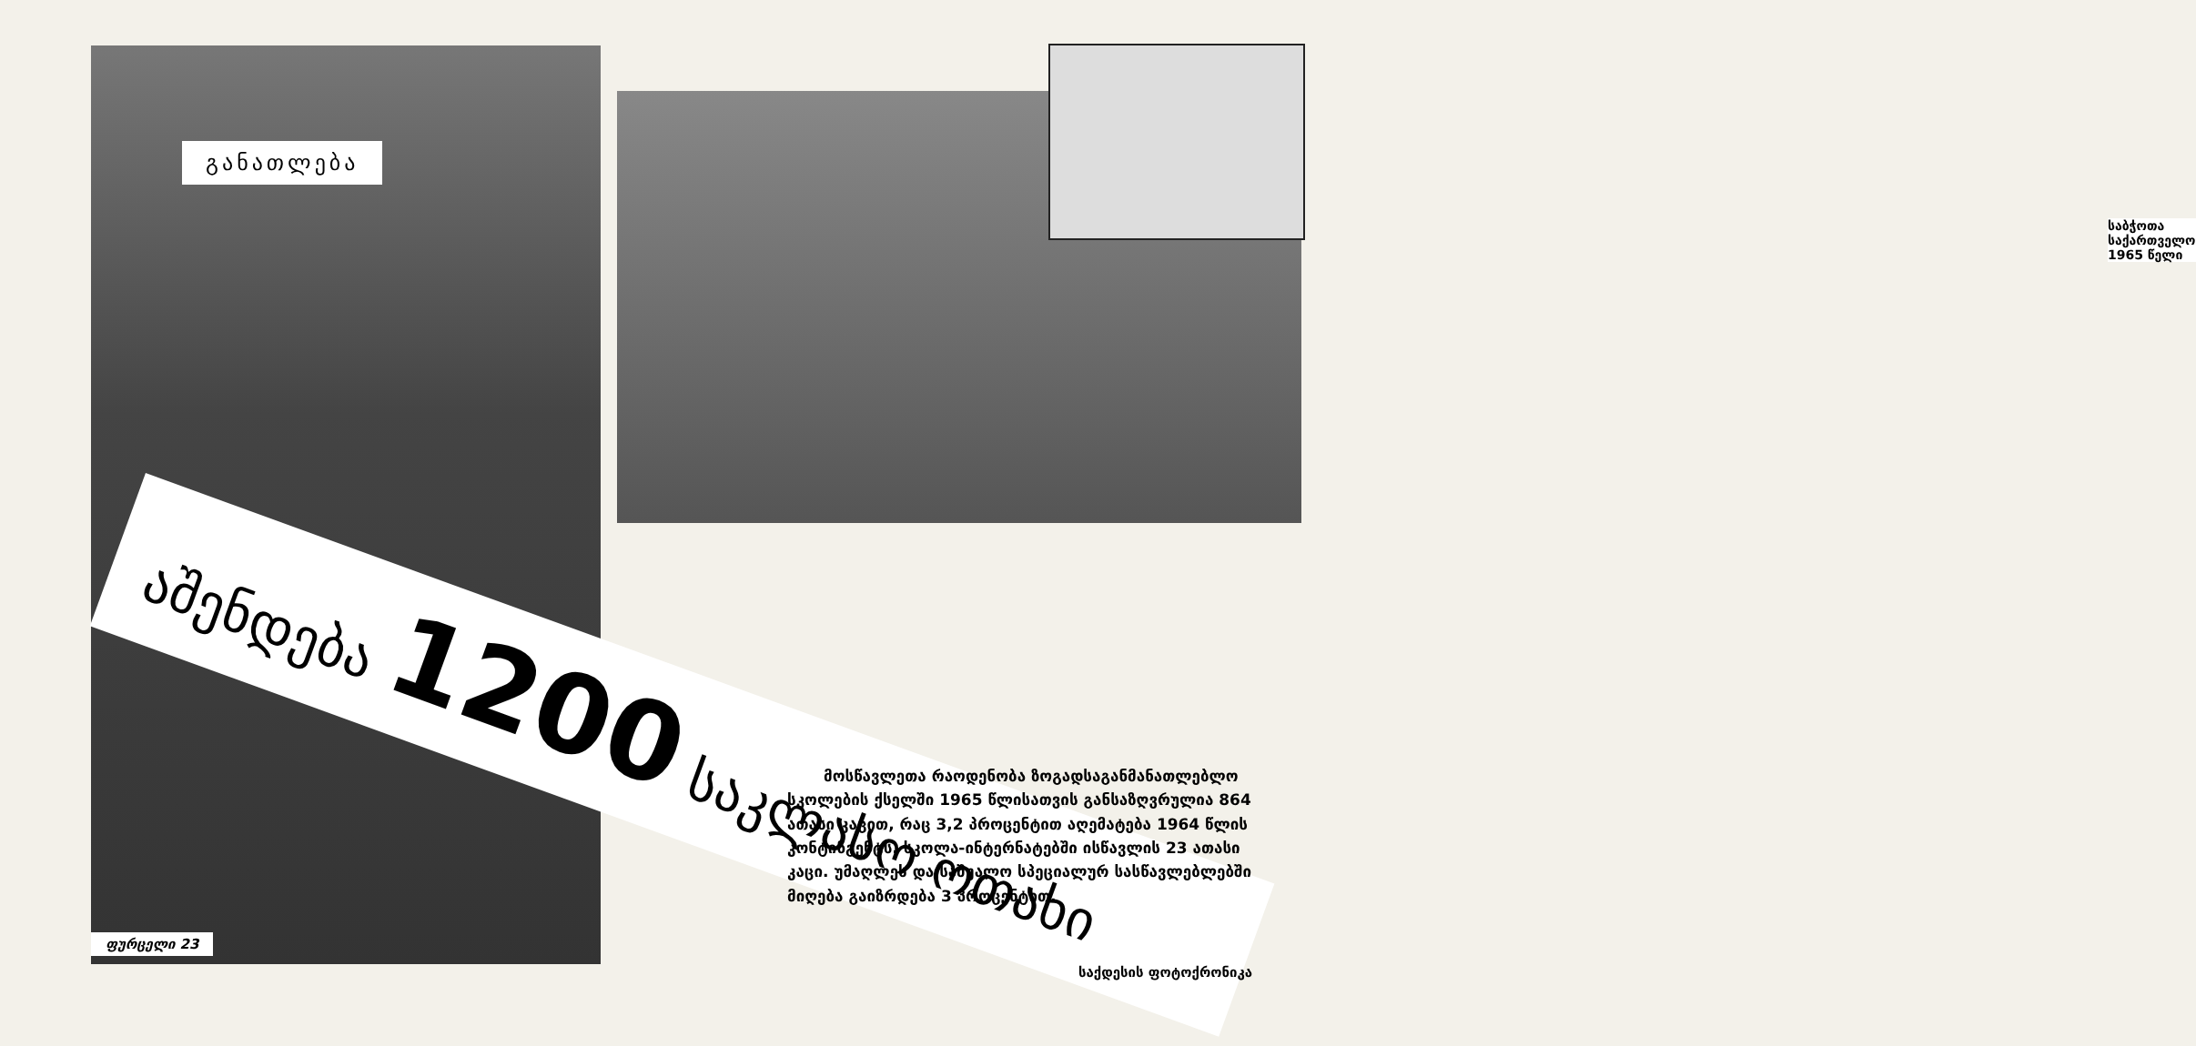საბჭოთა საქართველო 1965 წელი
განათლება
აშენდება 1200 საკლასო ოთახი
მოსწავლეთა რაოდენობა ზოგადსაგანმანათლებლო სკოლების ქსელში 1965 წლისათვის განსაზღვრულია 864 ათასი კაცით, რაც 3,2 პროცენტით აღემატება 1964 წლის კონტინგენტს. სკოლა-ინტერნატებში ისწავლის 23 ათასი კაცი. უმაღლეს და საშუალო სპეციალურ სასწავლებლებში მიღება გაიზრდება 3 პროცენტით.
ფურცელი 23
საქდესის ფოტოქრონიკა